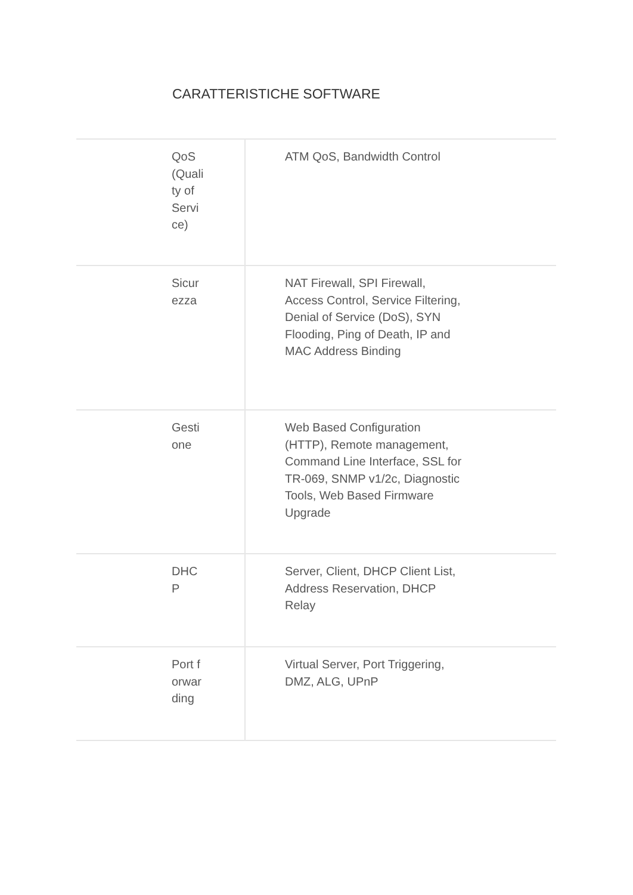CARATTERISTICHE SOFTWARE
| QoS (Quality of Service) | ATM QoS, Bandwidth Control |
| Sicurezza | NAT Firewall, SPI Firewall, Access Control, Service Filtering, Denial of Service (DoS), SYN Flooding, Ping of Death, IP and MAC Address Binding |
| Gestione | Web Based Configuration (HTTP), Remote management, Command Line Interface, SSL for TR-069, SNMP v1/2c, Diagnostic Tools, Web Based Firmware Upgrade |
| DHCP | Server, Client, DHCP Client List, Address Reservation, DHCP Relay |
| Port forwarding | Virtual Server, Port Triggering, DMZ, ALG, UPnP |